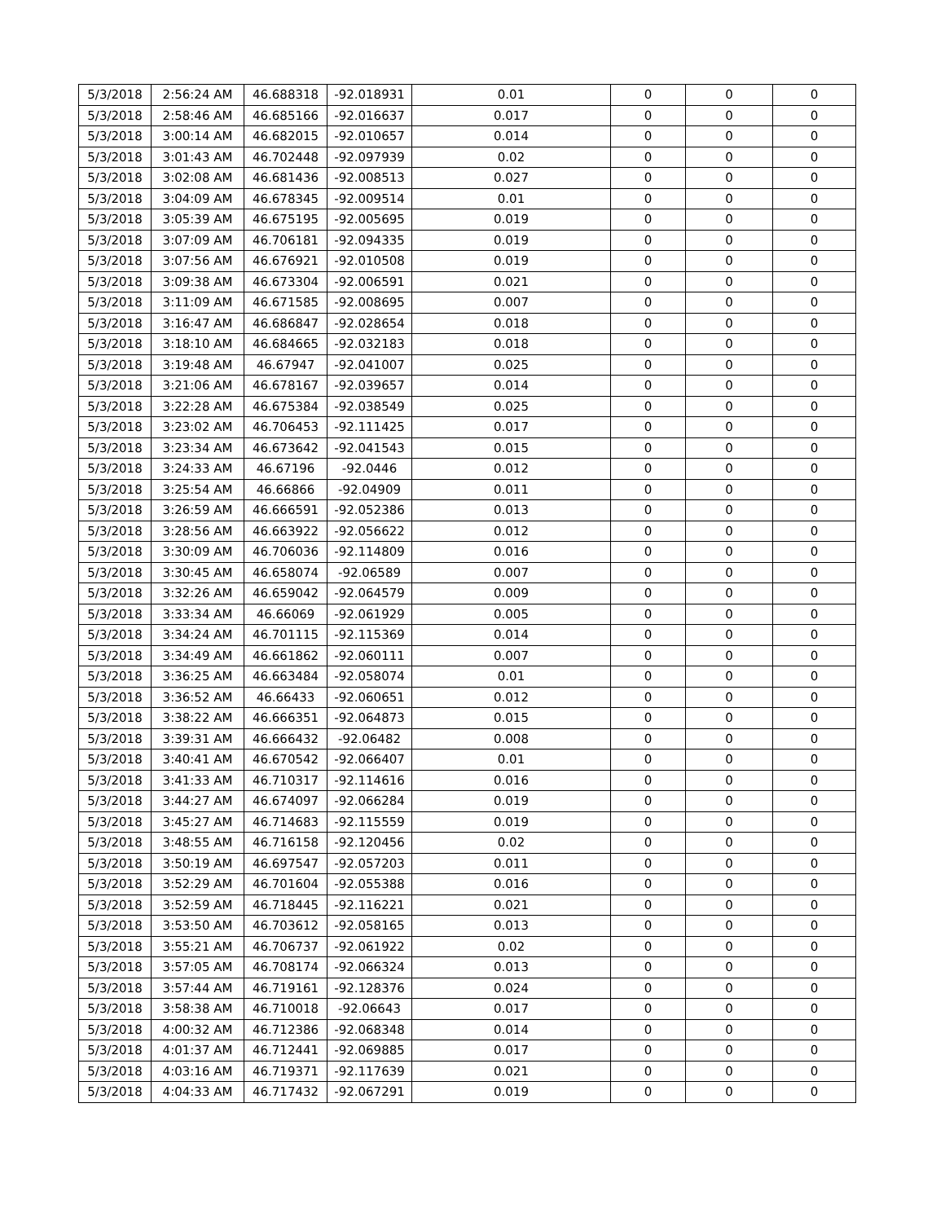| 5/3/2018 | 2:56:24 AM | 46.688318 | -92.018931 | 0.01 | 0 | 0 | 0 |
| 5/3/2018 | 2:58:46 AM | 46.685166 | -92.016637 | 0.017 | 0 | 0 | 0 |
| 5/3/2018 | 3:00:14 AM | 46.682015 | -92.010657 | 0.014 | 0 | 0 | 0 |
| 5/3/2018 | 3:01:43 AM | 46.702448 | -92.097939 | 0.02 | 0 | 0 | 0 |
| 5/3/2018 | 3:02:08 AM | 46.681436 | -92.008513 | 0.027 | 0 | 0 | 0 |
| 5/3/2018 | 3:04:09 AM | 46.678345 | -92.009514 | 0.01 | 0 | 0 | 0 |
| 5/3/2018 | 3:05:39 AM | 46.675195 | -92.005695 | 0.019 | 0 | 0 | 0 |
| 5/3/2018 | 3:07:09 AM | 46.706181 | -92.094335 | 0.019 | 0 | 0 | 0 |
| 5/3/2018 | 3:07:56 AM | 46.676921 | -92.010508 | 0.019 | 0 | 0 | 0 |
| 5/3/2018 | 3:09:38 AM | 46.673304 | -92.006591 | 0.021 | 0 | 0 | 0 |
| 5/3/2018 | 3:11:09 AM | 46.671585 | -92.008695 | 0.007 | 0 | 0 | 0 |
| 5/3/2018 | 3:16:47 AM | 46.686847 | -92.028654 | 0.018 | 0 | 0 | 0 |
| 5/3/2018 | 3:18:10 AM | 46.684665 | -92.032183 | 0.018 | 0 | 0 | 0 |
| 5/3/2018 | 3:19:48 AM | 46.67947 | -92.041007 | 0.025 | 0 | 0 | 0 |
| 5/3/2018 | 3:21:06 AM | 46.678167 | -92.039657 | 0.014 | 0 | 0 | 0 |
| 5/3/2018 | 3:22:28 AM | 46.675384 | -92.038549 | 0.025 | 0 | 0 | 0 |
| 5/3/2018 | 3:23:02 AM | 46.706453 | -92.111425 | 0.017 | 0 | 0 | 0 |
| 5/3/2018 | 3:23:34 AM | 46.673642 | -92.041543 | 0.015 | 0 | 0 | 0 |
| 5/3/2018 | 3:24:33 AM | 46.67196 | -92.0446 | 0.012 | 0 | 0 | 0 |
| 5/3/2018 | 3:25:54 AM | 46.66866 | -92.04909 | 0.011 | 0 | 0 | 0 |
| 5/3/2018 | 3:26:59 AM | 46.666591 | -92.052386 | 0.013 | 0 | 0 | 0 |
| 5/3/2018 | 3:28:56 AM | 46.663922 | -92.056622 | 0.012 | 0 | 0 | 0 |
| 5/3/2018 | 3:30:09 AM | 46.706036 | -92.114809 | 0.016 | 0 | 0 | 0 |
| 5/3/2018 | 3:30:45 AM | 46.658074 | -92.06589 | 0.007 | 0 | 0 | 0 |
| 5/3/2018 | 3:32:26 AM | 46.659042 | -92.064579 | 0.009 | 0 | 0 | 0 |
| 5/3/2018 | 3:33:34 AM | 46.66069 | -92.061929 | 0.005 | 0 | 0 | 0 |
| 5/3/2018 | 3:34:24 AM | 46.701115 | -92.115369 | 0.014 | 0 | 0 | 0 |
| 5/3/2018 | 3:34:49 AM | 46.661862 | -92.060111 | 0.007 | 0 | 0 | 0 |
| 5/3/2018 | 3:36:25 AM | 46.663484 | -92.058074 | 0.01 | 0 | 0 | 0 |
| 5/3/2018 | 3:36:52 AM | 46.66433 | -92.060651 | 0.012 | 0 | 0 | 0 |
| 5/3/2018 | 3:38:22 AM | 46.666351 | -92.064873 | 0.015 | 0 | 0 | 0 |
| 5/3/2018 | 3:39:31 AM | 46.666432 | -92.06482 | 0.008 | 0 | 0 | 0 |
| 5/3/2018 | 3:40:41 AM | 46.670542 | -92.066407 | 0.01 | 0 | 0 | 0 |
| 5/3/2018 | 3:41:33 AM | 46.710317 | -92.114616 | 0.016 | 0 | 0 | 0 |
| 5/3/2018 | 3:44:27 AM | 46.674097 | -92.066284 | 0.019 | 0 | 0 | 0 |
| 5/3/2018 | 3:45:27 AM | 46.714683 | -92.115559 | 0.019 | 0 | 0 | 0 |
| 5/3/2018 | 3:48:55 AM | 46.716158 | -92.120456 | 0.02 | 0 | 0 | 0 |
| 5/3/2018 | 3:50:19 AM | 46.697547 | -92.057203 | 0.011 | 0 | 0 | 0 |
| 5/3/2018 | 3:52:29 AM | 46.701604 | -92.055388 | 0.016 | 0 | 0 | 0 |
| 5/3/2018 | 3:52:59 AM | 46.718445 | -92.116221 | 0.021 | 0 | 0 | 0 |
| 5/3/2018 | 3:53:50 AM | 46.703612 | -92.058165 | 0.013 | 0 | 0 | 0 |
| 5/3/2018 | 3:55:21 AM | 46.706737 | -92.061922 | 0.02 | 0 | 0 | 0 |
| 5/3/2018 | 3:57:05 AM | 46.708174 | -92.066324 | 0.013 | 0 | 0 | 0 |
| 5/3/2018 | 3:57:44 AM | 46.719161 | -92.128376 | 0.024 | 0 | 0 | 0 |
| 5/3/2018 | 3:58:38 AM | 46.710018 | -92.06643 | 0.017 | 0 | 0 | 0 |
| 5/3/2018 | 4:00:32 AM | 46.712386 | -92.068348 | 0.014 | 0 | 0 | 0 |
| 5/3/2018 | 4:01:37 AM | 46.712441 | -92.069885 | 0.017 | 0 | 0 | 0 |
| 5/3/2018 | 4:03:16 AM | 46.719371 | -92.117639 | 0.021 | 0 | 0 | 0 |
| 5/3/2018 | 4:04:33 AM | 46.717432 | -92.067291 | 0.019 | 0 | 0 | 0 |